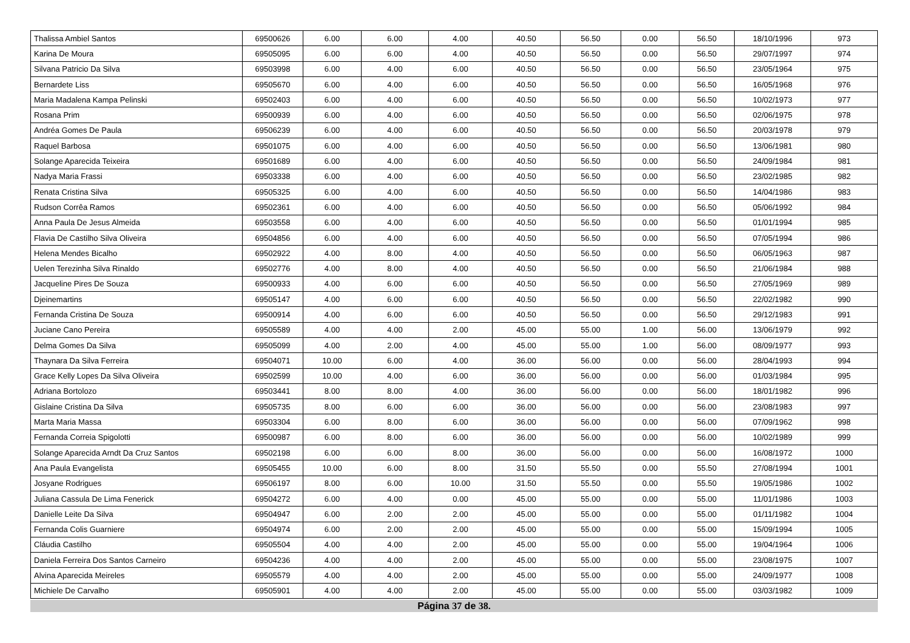| Thalissa Ambiel Santos | 69500626 | 6.00 | 6.00 | 4.00 | 40.50 | 56.50 | 0.00 | 56.50 | 18/10/1996 | 973 |
| Karina De Moura | 69505095 | 6.00 | 6.00 | 4.00 | 40.50 | 56.50 | 0.00 | 56.50 | 29/07/1997 | 974 |
| Silvana Patricio Da Silva | 69503998 | 6.00 | 4.00 | 6.00 | 40.50 | 56.50 | 0.00 | 56.50 | 23/05/1964 | 975 |
| Bernardete Liss | 69505670 | 6.00 | 4.00 | 6.00 | 40.50 | 56.50 | 0.00 | 56.50 | 16/05/1968 | 976 |
| Maria Madalena Kampa Pelinski | 69502403 | 6.00 | 4.00 | 6.00 | 40.50 | 56.50 | 0.00 | 56.50 | 10/02/1973 | 977 |
| Rosana Prim | 69500939 | 6.00 | 4.00 | 6.00 | 40.50 | 56.50 | 0.00 | 56.50 | 02/06/1975 | 978 |
| Andréa Gomes De Paula | 69506239 | 6.00 | 4.00 | 6.00 | 40.50 | 56.50 | 0.00 | 56.50 | 20/03/1978 | 979 |
| Raquel Barbosa | 69501075 | 6.00 | 4.00 | 6.00 | 40.50 | 56.50 | 0.00 | 56.50 | 13/06/1981 | 980 |
| Solange Aparecida Teixeira | 69501689 | 6.00 | 4.00 | 6.00 | 40.50 | 56.50 | 0.00 | 56.50 | 24/09/1984 | 981 |
| Nadya Maria Frassi | 69503338 | 6.00 | 4.00 | 6.00 | 40.50 | 56.50 | 0.00 | 56.50 | 23/02/1985 | 982 |
| Renata Cristina Silva | 69505325 | 6.00 | 4.00 | 6.00 | 40.50 | 56.50 | 0.00 | 56.50 | 14/04/1986 | 983 |
| Rudson Corrêa Ramos | 69502361 | 6.00 | 4.00 | 6.00 | 40.50 | 56.50 | 0.00 | 56.50 | 05/06/1992 | 984 |
| Anna Paula De Jesus Almeida | 69503558 | 6.00 | 4.00 | 6.00 | 40.50 | 56.50 | 0.00 | 56.50 | 01/01/1994 | 985 |
| Flavia De Castilho Silva Oliveira | 69504856 | 6.00 | 4.00 | 6.00 | 40.50 | 56.50 | 0.00 | 56.50 | 07/05/1994 | 986 |
| Helena Mendes Bicalho | 69502922 | 4.00 | 8.00 | 4.00 | 40.50 | 56.50 | 0.00 | 56.50 | 06/05/1963 | 987 |
| Uelen Terezinha Silva Rinaldo | 69502776 | 4.00 | 8.00 | 4.00 | 40.50 | 56.50 | 0.00 | 56.50 | 21/06/1984 | 988 |
| Jacqueline Pires De Souza | 69500933 | 4.00 | 6.00 | 6.00 | 40.50 | 56.50 | 0.00 | 56.50 | 27/05/1969 | 989 |
| Djeinemartins | 69505147 | 4.00 | 6.00 | 6.00 | 40.50 | 56.50 | 0.00 | 56.50 | 22/02/1982 | 990 |
| Fernanda Cristina De Souza | 69500914 | 4.00 | 6.00 | 6.00 | 40.50 | 56.50 | 0.00 | 56.50 | 29/12/1983 | 991 |
| Juciane Cano Pereira | 69505589 | 4.00 | 4.00 | 2.00 | 45.00 | 55.00 | 1.00 | 56.00 | 13/06/1979 | 992 |
| Delma Gomes Da Silva | 69505099 | 4.00 | 2.00 | 4.00 | 45.00 | 55.00 | 1.00 | 56.00 | 08/09/1977 | 993 |
| Thaynara Da Silva Ferreira | 69504071 | 10.00 | 6.00 | 4.00 | 36.00 | 56.00 | 0.00 | 56.00 | 28/04/1993 | 994 |
| Grace Kelly Lopes Da Silva Oliveira | 69502599 | 10.00 | 4.00 | 6.00 | 36.00 | 56.00 | 0.00 | 56.00 | 01/03/1984 | 995 |
| Adriana Bortolozo | 69503441 | 8.00 | 8.00 | 4.00 | 36.00 | 56.00 | 0.00 | 56.00 | 18/01/1982 | 996 |
| Gislaine Cristina Da Silva | 69505735 | 8.00 | 6.00 | 6.00 | 36.00 | 56.00 | 0.00 | 56.00 | 23/08/1983 | 997 |
| Marta Maria Massa | 69503304 | 6.00 | 8.00 | 6.00 | 36.00 | 56.00 | 0.00 | 56.00 | 07/09/1962 | 998 |
| Fernanda Correia Spigolotti | 69500987 | 6.00 | 8.00 | 6.00 | 36.00 | 56.00 | 0.00 | 56.00 | 10/02/1989 | 999 |
| Solange Aparecida Arndt Da Cruz Santos | 69502198 | 6.00 | 6.00 | 8.00 | 36.00 | 56.00 | 0.00 | 56.00 | 16/08/1972 | 1000 |
| Ana Paula Evangelista | 69505455 | 10.00 | 6.00 | 8.00 | 31.50 | 55.50 | 0.00 | 55.50 | 27/08/1994 | 1001 |
| Josyane Rodrigues | 69506197 | 8.00 | 6.00 | 10.00 | 31.50 | 55.50 | 0.00 | 55.50 | 19/05/1986 | 1002 |
| Juliana Cassula De Lima Fenerick | 69504272 | 6.00 | 4.00 | 0.00 | 45.00 | 55.00 | 0.00 | 55.00 | 11/01/1986 | 1003 |
| Danielle Leite Da Silva | 69504947 | 6.00 | 2.00 | 2.00 | 45.00 | 55.00 | 0.00 | 55.00 | 01/11/1982 | 1004 |
| Fernanda Colis Guarniere | 69504974 | 6.00 | 2.00 | 2.00 | 45.00 | 55.00 | 0.00 | 55.00 | 15/09/1994 | 1005 |
| Cláudia Castilho | 69505504 | 4.00 | 4.00 | 2.00 | 45.00 | 55.00 | 0.00 | 55.00 | 19/04/1964 | 1006 |
| Daniela Ferreira Dos Santos Carneiro | 69504236 | 4.00 | 4.00 | 2.00 | 45.00 | 55.00 | 0.00 | 55.00 | 23/08/1975 | 1007 |
| Alvina Aparecida Meireles | 69505579 | 4.00 | 4.00 | 2.00 | 45.00 | 55.00 | 0.00 | 55.00 | 24/09/1977 | 1008 |
| Michiele De Carvalho | 69505901 | 4.00 | 4.00 | 2.00 | 45.00 | 55.00 | 0.00 | 55.00 | 03/03/1982 | 1009 |
Página 37 de 38.